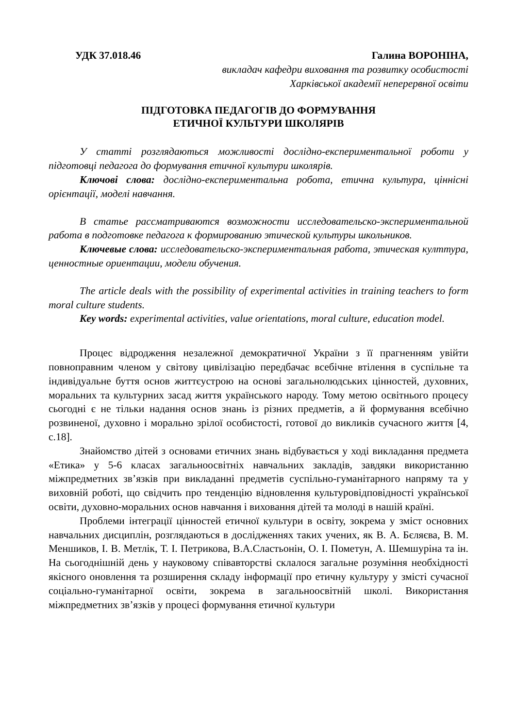УДК 37.018.46 Галина ВОРОНІНА,
викладач кафедри виховання та розвитку особистості
Харківської академії неперервної освіти
ПІДГОТОВКА ПЕДАГОГІВ ДО ФОРМУВАННЯ
ЕТИЧНОЇ КУЛЬТУРИ ШКОЛЯРІВ
У статті розглядаються можливості дослідно-експериментальної роботи у підготовці педагога до формування етичної культури школярів.
Ключові слова: дослідно-експериментальна робота, етична культура, ціннісні орієнтації, моделі навчання.
В статье рассматриваются возможности исследовательско-экспериментальной работа в подготовке педагога к формированию этической культуры школьников.
Ключевые слова: исследовательско-экспериментальная работа, этическая култтура, ценностные ориентации, модели обучения.
The article deals with the possibility of experimental activities in training teachers to form moral culture students.
Key words: experimental activities, value orientations, moral culture, education model.
Процес відродження незалежної демократичної України з її прагненням увійти повноправним членом у світову цивілізацію передбачає всебічне втілення в суспільне та індивідуальне буття основ життєустрою на основі загальнолюдських цінностей, духовних, моральних та культурних засад життя українського народу. Тому метою освітнього процесу сьогодні є не тільки надання основ знань із різних предметів, а й формування всебічно розвиненої, духовно і морально зрілої особистості, готової до викликів сучасного життя [4, с.18].
Знайомство дітей з основами етичних знань відбувається у ході викладання предмета «Етика» у 5-6 класах загальноосвітніх навчальних закладів, завдяки використанню міжпредметних зв’язків при викладанні предметів суспільно-гуманітарного напряму та у виховній роботі, що свідчить про тенденцію відновлення культуровідповідності української освіти, духовно-моральних основ навчання і виховання дітей та молоді в нашій країні.
Проблеми інтеграції цінностей етичної культури в освіту, зокрема у зміст основних навчальних дисциплін, розглядаються в дослідженнях таких учених, як В. А. Бєляєва, В. М. Меншиков, І. В. Метлік, Т. І. Петрикова, В.А.Сластьонін, О. І. Пометун, А. Шемшуріна та ін. На сьогоднішній день у науковому співавторстві склалося загальне розуміння необхідності якісного оновлення та розширення складу інформації про етичну культуру у змісті сучасної соціально-гуманітарної освіти, зокрема в загальноосвітній школі. Використання міжпредметних зв’язків у процесі формування етичної культури